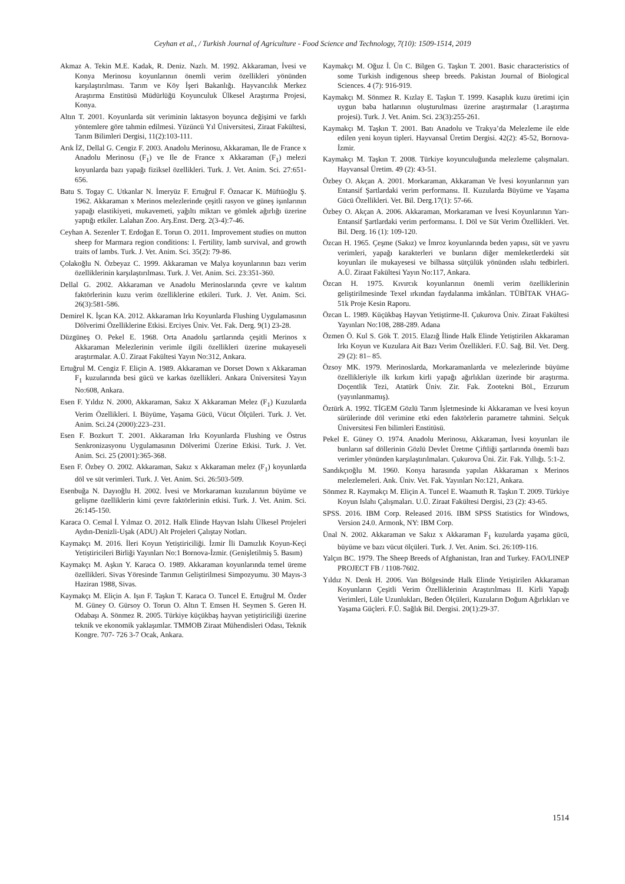Ceyhan et al., / Turkish Journal of Agriculture - Food Science and Technology, 7(10): 1509-1514, 2019
Akmaz A. Tekin M.E. Kadak, R. Deniz. Nazlı. M. 1992. Akkaraman, İvesi ve Konya Merinosu koyunlarının önemli verim özellikleri yönünden karşılaştırılması. Tarım ve Köy İşeri Bakanlığı. Hayvancılık Merkez Araştırma Enstitüsü Müdürlüğü Koyunculuk Ülkesel Araştırma Projesi, Konya.
Altın T. 2001. Koyunlarda süt veriminin laktasyon boyunca değişimi ve farklı yöntemlere göre tahmin edilmesi. Yüzüncü Yıl Üniversitesi, Ziraat Fakültesi, Tarım Bilimleri Dergisi, 11(2):103-111.
Arık İZ, Dellal G. Cengiz F. 2003. Anadolu Merinosu, Akkaraman, Ile de France x Anadolu Merinosu (F<sub>1</sub>) ve Ile de France x Akkaraman (F<sub>1</sub>) melezi koyunlarda bazı yapağı fiziksel özellikleri. Turk. J. Vet. Anim. Sci. 27:651-656.
Batu S. Togay C. Utkanlar N. İmeryüz F. Ertuğrul F. Öznacar K. Müftüoğlu Ş. 1962. Akkaraman x Merinos melezlerinde çeşitli rasyon ve güneş işınlarının yapağı elastikiyeti, mukavemeti, yağıltı miktarı ve gömlek ağırlığı üzerine yaptığı etkiler. Lalahan Zoo. Arş.Enst. Derg. 2(3-4):7-46.
Ceyhan A. Sezenler T. Erdoğan E. Torun O. 2011. Improvement studies on mutton sheep for Marmara region conditions: I. Fertility, lamb survival, and growth traits of lambs. Turk. J. Vet. Anim. Sci. 35(2): 79-86.
Çolakoğlu N. Özbeyaz C. 1999. Akkaraman ve Malya koyunlarının bazı verim özelliklerinin karşılaştırılması. Turk. J. Vet. Anim. Sci. 23:351-360.
Dellal G. 2002. Akkaraman ve Anadolu Merinoslarında çevre ve kalıtım faktörlerinin kuzu verim özelliklerine etkileri. Turk. J. Vet. Anim. Sci. 26(3):581-586.
Demirel K. İşcan KA. 2012. Akkaraman Irkı Koyunlarda Flushing Uygulamasının Dölverimi Özelliklerine Etkisi. Erciyes Üniv. Vet. Fak. Derg. 9(1) 23-28.
Düzgüneş O. Pekel E. 1968. Orta Anadolu şartlarında çeşitli Merinos x Akkaraman Melezlerinin verimle ilgili özellikleri üzerine mukayeseli araştırmalar. A.Ü. Ziraat Fakültesi Yayın No:312, Ankara.
Ertuğrul M. Cengiz F. Eliçin A. 1989. Akkaraman ve Dorset Down x Akkaraman F<sub>1</sub> kuzularında besi gücü ve karkas özellikleri. Ankara Üniversitesi Yayın No:608, Ankara.
Esen F. Yıldız N. 2000, Akkaraman, Sakız X Akkaraman Melez (F<sub>1</sub>) Kuzularda Verim Özellikleri. I. Büyüme, Yaşama Gücü, Vücut Ölçüleri. Turk. J. Vet. Anim. Sci.24 (2000):223–231.
Esen F. Bozkurt T. 2001. Akkaraman Irkı Koyunlarda Flushing ve Östrus Senkronizasyonu Uygulamasının Dölverimi Üzerine Etkisi. Turk. J. Vet. Anim. Sci. 25 (2001):365-368.
Esen F. Özbey O. 2002. Akkaraman, Sakız x Akkaraman melez (F<sub>1</sub>) koyunlarda döl ve süt verimleri. Turk. J. Vet. Anim. Sci. 26:503-509.
Esenbuğa N. Dayıoğlu H. 2002. İvesi ve Morkaraman kuzularının büyüme ve gelişme özelliklerin kimi çevre faktörlerinin etkisi. Turk. J. Vet. Anim. Sci. 26:145-150.
Karaca O. Cemal İ. Yılmaz O. 2012. Halk Elinde Hayvan Islahı Ülkesel Projeleri Aydın-Denizli-Uşak (ADU) Alt Projeleri Çalıştay Notları.
Kaymakçı M. 2016. İleri Koyun Yetiştiriciliği. İzmir İli Damızlık Koyun-Keçi Yetiştiricileri Birliği Yayınları No:1 Bornova-İzmir. (Genişletilmiş 5. Basım)
Kaymakçı M. Aşkın Y. Karaca O. 1989. Akkaraman koyunlarında temel üreme özellikleri. Sivas Yöresinde Tarımın Geliştirilmesi Simpozyumu. 30 Mayıs-3 Haziran 1988, Sivas.
Kaymakçı M. Eliçin A. Işın F. Taşkın T. Karaca O. Tuncel E. Ertuğrul M. Özder M. Güney O. Gürsoy O. Torun O. Altın T. Emsen H. Seymen S. Geren H. Odabaşı A. Sönmez R. 2005. Türkiye küçükbaş hayvan yetiştiriciliği üzerine teknik ve ekonomik yaklaşımlar. TMMOB Ziraat Mühendisleri Odası, Teknik Kongre. 707- 726 3-7 Ocak, Ankara.
Kaymakçı M. Oğuz İ. Ün C. Bilgen G. Taşkın T. 2001. Basic characteristics of some Turkish indigenous sheep breeds. Pakistan Journal of Biological Sciences. 4 (7): 916-919.
Kaymakçı M. Sönmez R. Kızlay E. Taşkın T. 1999. Kasaplık kuzu üretimi için uygun baba hatlarının oluşturulması üzerine araştırmalar (1.araştırma projesi). Turk. J. Vet. Anim. Sci. 23(3):255-261.
Kaymakçı M. Taşkın T. 2001. Batı Anadolu ve Trakya’da Melezleme ile elde edilen yeni koyun tipleri. Hayvansal Üretim Dergisi. 42(2): 45-52, Bornova-İzmir.
Kaymakçı M. Taşkın T. 2008. Türkiye koyunculuğunda melezleme çalışmaları. Hayvansal Üretim. 49 (2): 43-51.
Özbey O. Akçan A. 2001. Morkaraman, Akkaraman Ve İvesi koyunlarının yarı Entansif Şartlardaki verim performansı. II. Kuzularda Büyüme ve Yaşama Gücü Özellikleri. Vet. Bil. Derg.17(1): 57-66.
Özbey O. Akçan A. 2006. Akkaraman, Morkaraman ve İvesi Koyunlarının Yarı-Entansif Şartlardaki verim performansı. I. Döl ve Süt Verim Özellikleri. Vet. Bil. Derg. 16 (1): 109-120.
Özcan H. 1965. Çeşme (Sakız) ve İmroz koyunlarında beden yapısı, süt ve yavru verimleri, yapağı karakterleri ve bunların diğer memleketlerdeki süt koyunları ile mukayesesi ve bilhassa sütçülük yönünden ıslahı tedbirleri. A.Ü. Ziraat Fakültesi Yayın No:117, Ankara.
Özcan H. 1975. Kıvırcık koyunlarının önemli verim özelliklerinin geliştirilmesinde Texel ırkından faydalanma imkânları. TÜBİTAK VHAG-51k Proje Kesin Raporu.
Özcan L. 1989. Küçükbaş Hayvan Yetiştirme-II. Çukurova Üniv. Ziraat Fakültesi Yayınları No:108, 288-289. Adana
Özmen Ö. Kul S. Gök T. 2015. Elazığ İlinde Halk Elinde Yetiştirilen Akkaraman Irkı Koyun ve Kuzulara Ait Bazı Verim Özellikleri. F.Ü. Sağ. Bil. Vet. Derg. 29 (2): 81– 85.
Özsoy MK. 1979. Merinoslarda, Morkaramanlarda ve melezlerinde büyüme özellikleriyle ilk kırkım kirli yapağı ağırlıkları üzerinde bir araştırma. Doçentlik Tezi, Atatürk Üniv. Zir. Fak. Zootekni Böl., Erzurum (yayınlanmamış).
Öztürk A. 1992. TİGEM Gözlü Tarım İşletmesinde ki Akkaraman ve İvesi koyun sürülerinde döl verimine etki eden faktörlerin parametre tahmini. Selçuk Üniversitesi Fen bilimleri Enstitüsü.
Pekel E. Güney O. 1974. Anadolu Merinosu, Akkaraman, İvesi koyunları ile bunların saf döllerinin Gözlü Devlet Üretme Çiftliği şartlarında önemli bazı verimler yönünden karşılaştırılmaları. Çukurova Üni. Zir. Fak. Yıllığı. 5:1-2.
Sandıkçıoğlu M. 1960. Konya harasında yapılan Akkaraman x Merinos melezlemeleri. Ank. Üniv. Vet. Fak. Yayınları No:121, Ankara.
Sönmez R. Kaymakçı M. Eliçin A. Tuncel E. Waamuth R. Taşkın T. 2009. Türkiye Koyun Islahı Çalışmaları. U.Ü. Ziraat Fakültesi Dergisi, 23 (2): 43-65.
SPSS. 2016. IBM Corp. Released 2016. IBM SPSS Statistics for Windows, Version 24.0. Armonk, NY: IBM Corp.
Ünal N. 2002. Akkaraman ve Sakız x Akkaraman F<sub>1</sub> kuzularda yaşama gücü, büyüme ve bazı vücut ölçüleri. Turk. J. Vet. Anim. Sci. 26:109-116.
Yalçın BC. 1979. The Sheep Breeds of Afghanistan, Iran and Turkey. FAO/LINEP PROJECT FB / 1108-7602.
Yıldız N. Denk H. 2006. Van Bölgesinde Halk Elinde Yetiştirilen Akkaraman Koyunların Çeşitli Verim Özelliklerinin Araştırılması II. Kirli Yapağı Verimleri, Lüle Uzunlukları, Beden Ölçüleri, Kuzuların Doğum Ağırlıkları ve Yaşama Güçleri. F.Ü. Sağlık Bil. Dergisi. 20(1):29-37.
1514